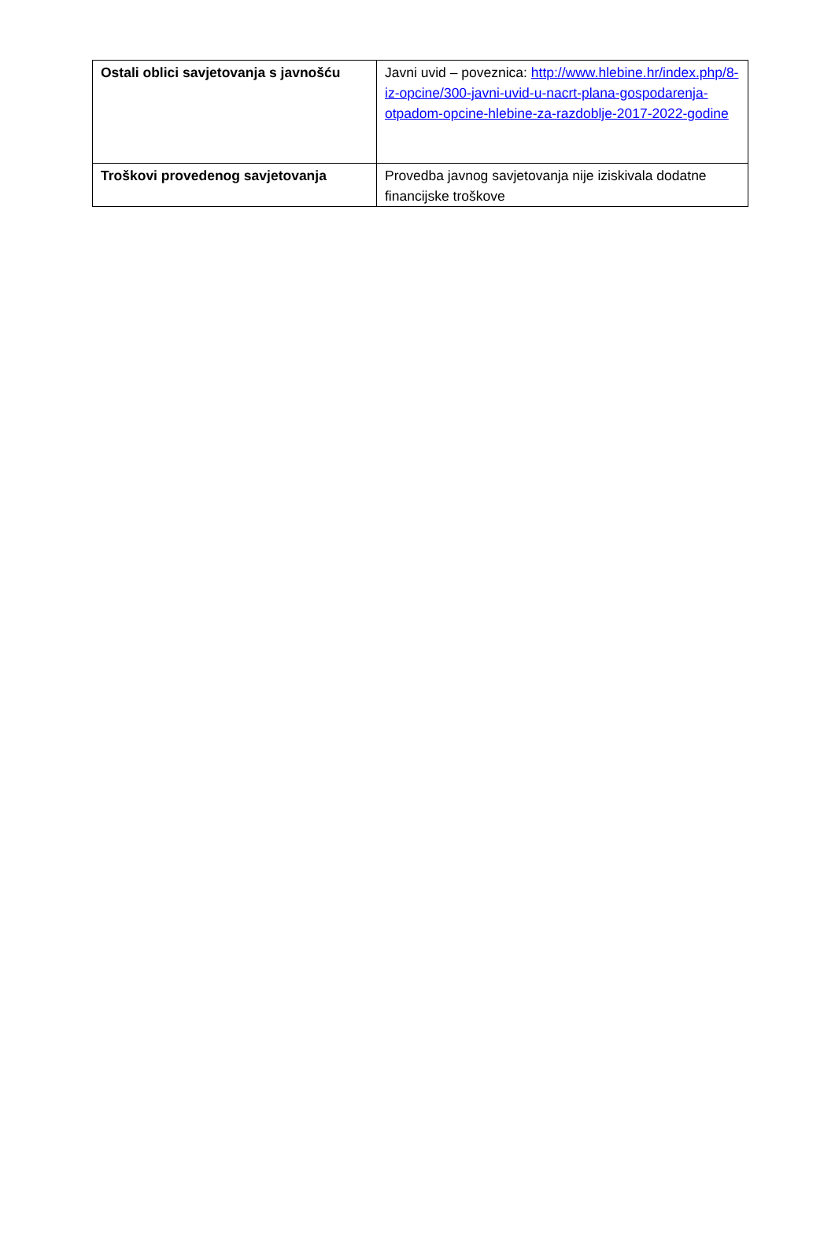| Ostali oblici savjetovanja s javnošću | Javni uvid – poveznica: http://www.hlebine.hr/index.php/8-iz-opcine/300-javni-uvid-u-nacrt-plana-gospodarenja-otpadom-opcine-hlebine-za-razdoblje-2017-2022-godine |
| Troškovi provedenog savjetovanja | Provedba javnog savjetovanja nije iziskivala dodatne financijske troškove |